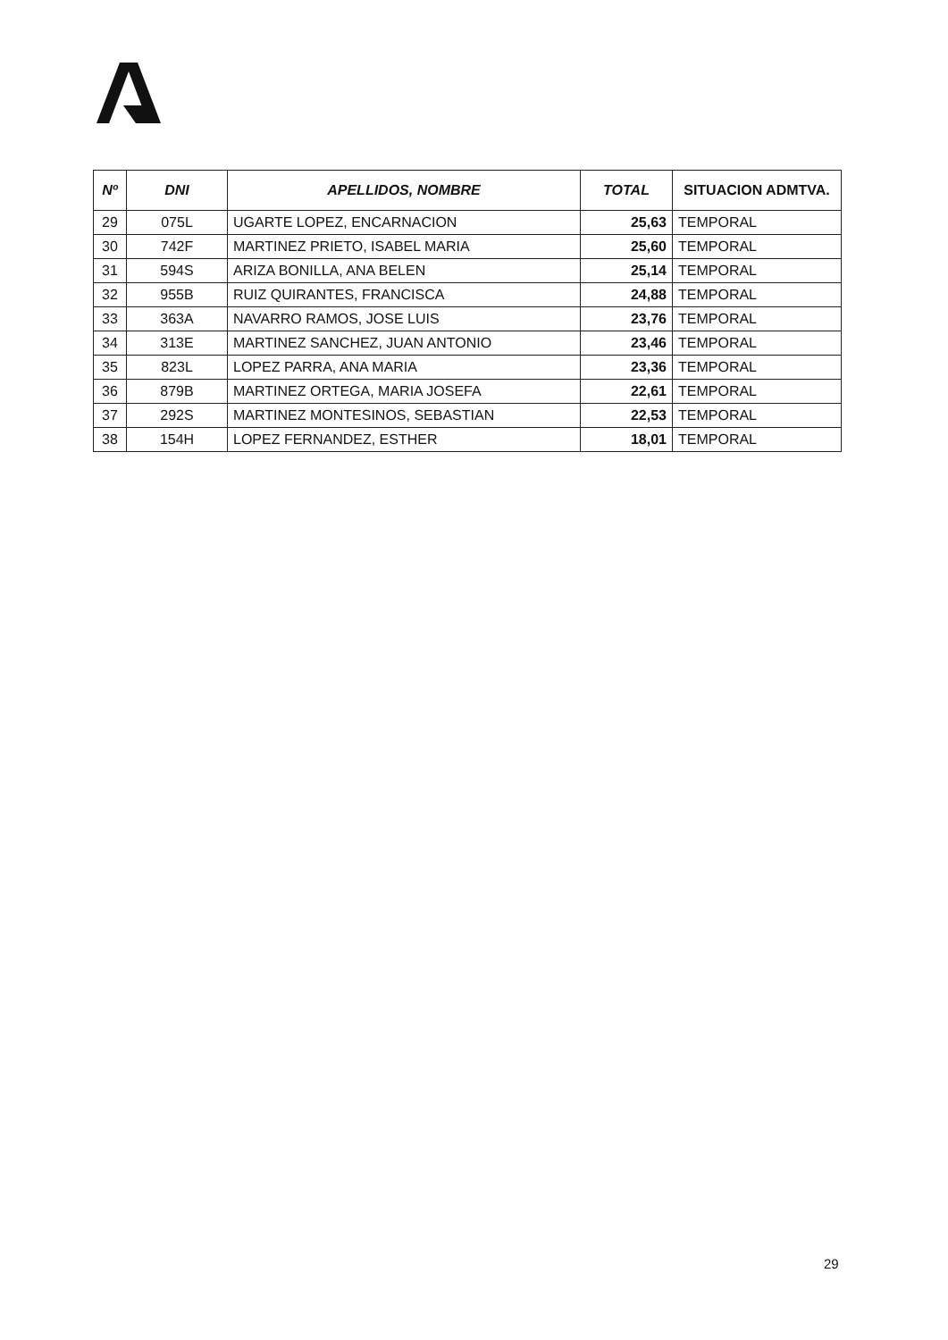| Nº | DNI | APELLIDOS, NOMBRE | TOTAL | SITUACION ADMTVA. |
| --- | --- | --- | --- | --- |
| 29 | 075L | UGARTE LOPEZ, ENCARNACION | 25,63 | TEMPORAL |
| 30 | 742F | MARTINEZ PRIETO, ISABEL MARIA | 25,60 | TEMPORAL |
| 31 | 594S | ARIZA BONILLA, ANA BELEN | 25,14 | TEMPORAL |
| 32 | 955B | RUIZ QUIRANTES, FRANCISCA | 24,88 | TEMPORAL |
| 33 | 363A | NAVARRO RAMOS, JOSE LUIS | 23,76 | TEMPORAL |
| 34 | 313E | MARTINEZ SANCHEZ, JUAN ANTONIO | 23,46 | TEMPORAL |
| 35 | 823L | LOPEZ PARRA, ANA MARIA | 23,36 | TEMPORAL |
| 36 | 879B | MARTINEZ ORTEGA, MARIA JOSEFA | 22,61 | TEMPORAL |
| 37 | 292S | MARTINEZ MONTESINOS, SEBASTIAN | 22,53 | TEMPORAL |
| 38 | 154H | LOPEZ FERNANDEZ, ESTHER | 18,01 | TEMPORAL |
29